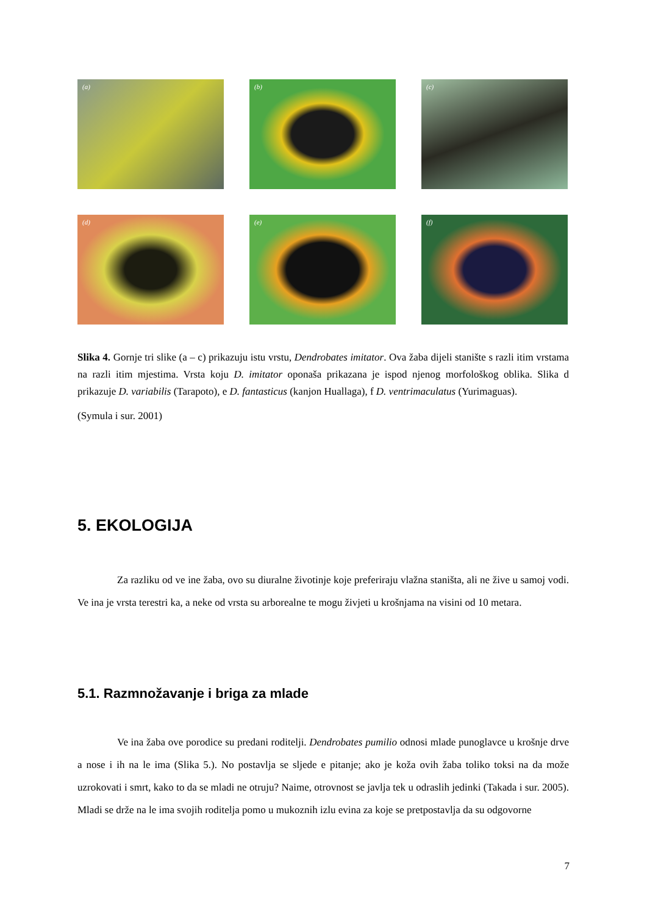(a)
(b)
(c)
(d)
(e)
(f)
Slika 4. Gornje tri slike (a – c) prikazuju istu vrstu, Dendrobates imitator. Ova žaba dijeli stanište s razli itim vrstama na razli itim mjestima. Vrsta koju D. imitator oponaša prikazana je ispod njenog morfološkog oblika. Slika d prikazuje D. variabilis (Tarapoto), e D. fantasticus (kanjon Huallaga), f D. ventrimaculatus (Yurimaguas).
(Symula i sur. 2001)
5. EKOLOGIJA
Za razliku od ve ine žaba, ovo su diuralne životinje koje preferiraju vlažna staništa, ali ne žive u samoj vodi. Ve ina je vrsta terestri ka, a neke od vrsta su arborealne te mogu živjeti u krošnjama na visini od 10 metara.
5.1. Razmnožavanje i briga za mlade
Ve ina žaba ove porodice su predani roditelji. Dendrobates pumilio odnosi mlade punoglavce u krošnje drve a nose i ih na le ima (Slika 5.). No postavlja se sljede e pitanje; ako je koža ovih žaba toliko toksi na da može uzrokovati i smrt, kako to da se mladi ne otruju? Naime, otrovnost se javlja tek u odraslih jedinki (Takada i sur. 2005). Mladi se drže na le ima svojih roditelja pomo u mukoznih izlu evina za koje se pretpostavlja da su odgovorne
7